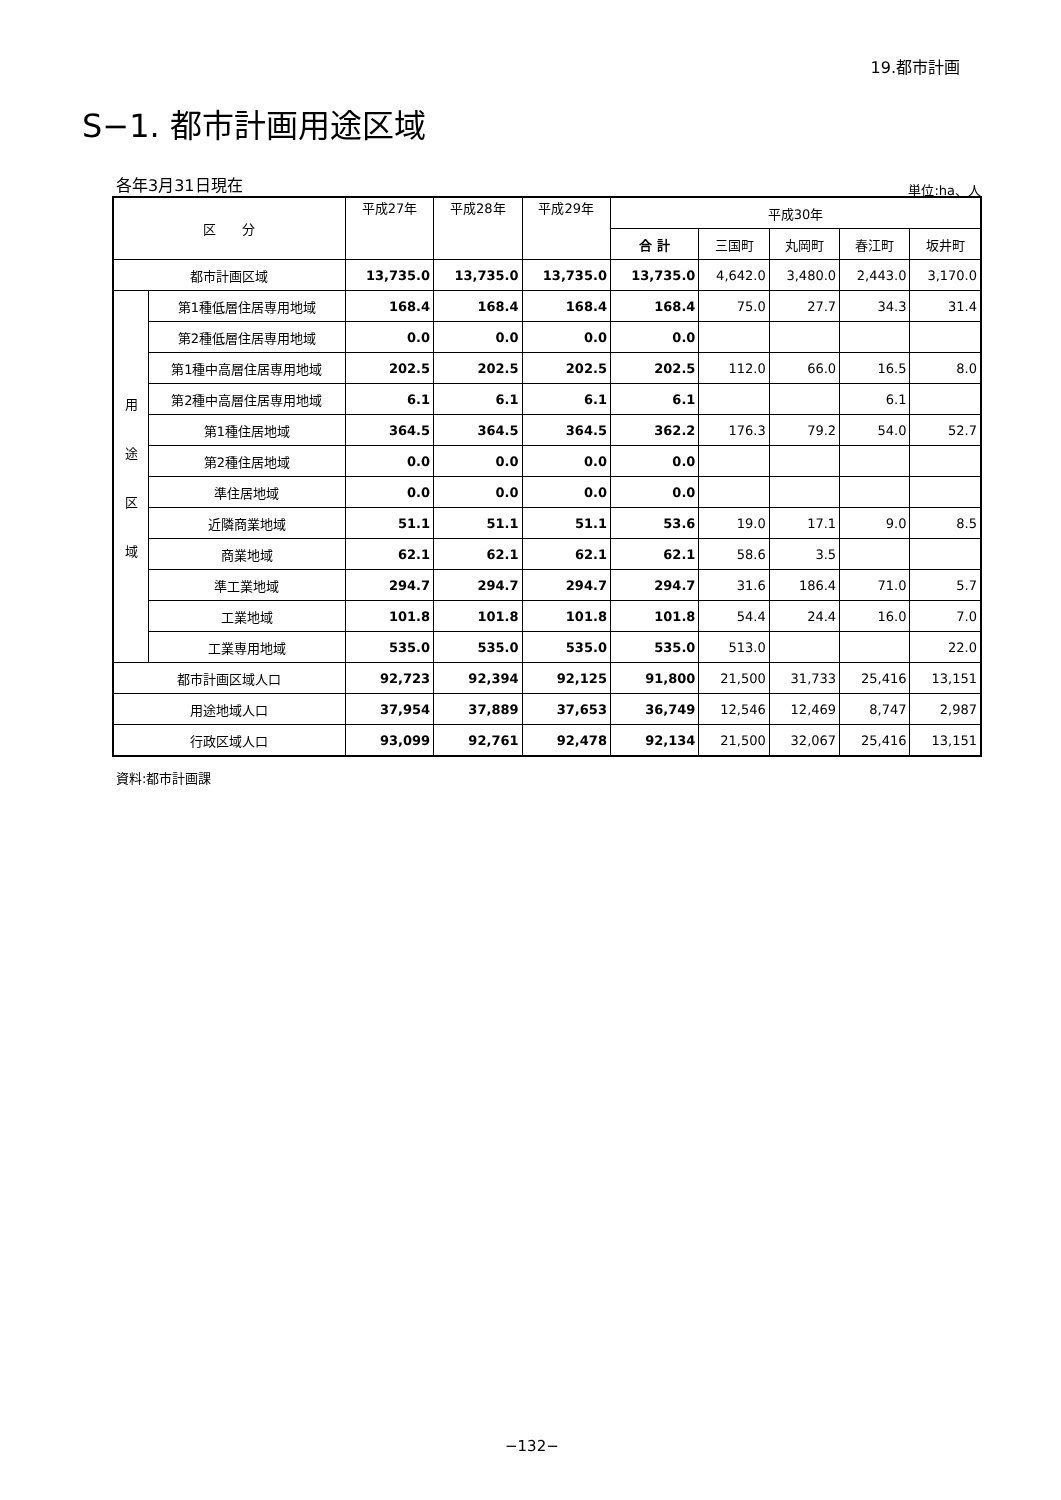19.都市計画
S−1. 都市計画用途区域
各年3月31日現在 単位:ha、人
| 区 分 | | 平成27年 | 平成28年 | 平成29年 | 平成30年 | | | | |
| --- | --- | --- | --- | --- | --- | --- | --- | --- | --- |
| | | | | | 合 計 | 三国町 | 丸岡町 | 春江町 | 坂井町 |
| 都市計画区域 | | 13,735.0 | 13,735.0 | 13,735.0 | 13,735.0 | 4,642.0 | 3,480.0 | 2,443.0 | 3,170.0 |
| 用 途 区 域 | 第1種低層住居専用地域 | 168.4 | 168.4 | 168.4 | 168.4 | 75.0 | 27.7 | 34.3 | 31.4 |
| | 第2種低層住居専用地域 | 0.0 | 0.0 | 0.0 | 0.0 | | | | |
| | 第1種中高層住居専用地域 | 202.5 | 202.5 | 202.5 | 202.5 | 112.0 | 66.0 | 16.5 | 8.0 |
| | 第2種中高層住居専用地域 | 6.1 | 6.1 | 6.1 | 6.1 | | | 6.1 | |
| | 第1種住居地域 | 364.5 | 364.5 | 364.5 | 362.2 | 176.3 | 79.2 | 54.0 | 52.7 |
| | 第2種住居地域 | 0.0 | 0.0 | 0.0 | 0.0 | | | | |
| | 準住居地域 | 0.0 | 0.0 | 0.0 | 0.0 | | | | |
| | 近隣商業地域 | 51.1 | 51.1 | 51.1 | 53.6 | 19.0 | 17.1 | 9.0 | 8.5 |
| | 商業地域 | 62.1 | 62.1 | 62.1 | 62.1 | 58.6 | 3.5 | | |
| | 準工業地域 | 294.7 | 294.7 | 294.7 | 294.7 | 31.6 | 186.4 | 71.0 | 5.7 |
| | 工業地域 | 101.8 | 101.8 | 101.8 | 101.8 | 54.4 | 24.4 | 16.0 | 7.0 |
| | 工業専用地域 | 535.0 | 535.0 | 535.0 | 535.0 | 513.0 | | | 22.0 |
| 都市計画区域人口 | | 92,723 | 92,394 | 92,125 | 91,800 | 21,500 | 31,733 | 25,416 | 13,151 |
| 用途地域人口 | | 37,954 | 37,889 | 37,653 | 36,749 | 12,546 | 12,469 | 8,747 | 2,987 |
| 行政区域人口 | | 93,099 | 92,761 | 92,478 | 92,134 | 21,500 | 32,067 | 25,416 | 13,151 |
資料:都市計画課
−132−